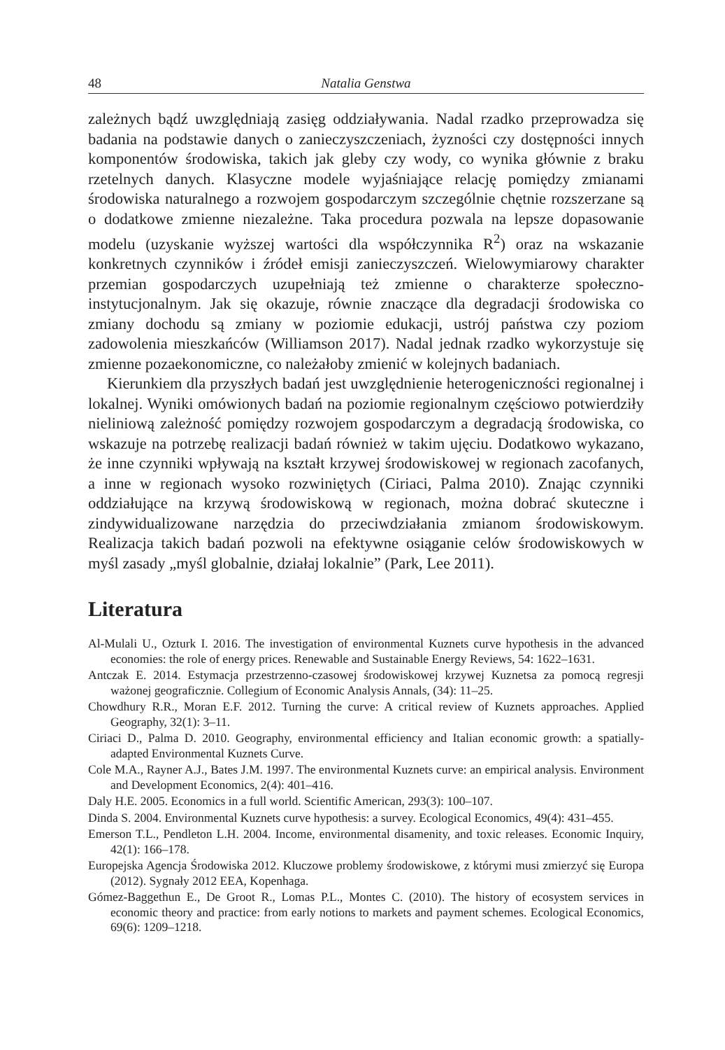48 Natalia Genstwa
zależnych bądź uwzględniają zasięg oddziaływania. Nadal rzadko przeprowadza się badania na podstawie danych o zanieczyszczeniach, żyzności czy dostępności innych komponentów środowiska, takich jak gleby czy wody, co wynika głównie z braku rzetelnych danych. Klasyczne modele wyjaśniające relację pomiędzy zmianami środowiska naturalnego a rozwojem gospodarczym szczególnie chętnie rozszerzane są o dodatkowe zmienne niezależne. Taka procedura pozwala na lepsze dopasowanie modelu (uzyskanie wyższej wartości dla współczynnika R<sup>2</sup>) oraz na wskazanie konkretnych czynników i źródeł emisji zanieczyszczeń. Wielowymiarowy charakter przemian gospodarczych uzupełniają też zmienne o charakterze społeczno-instytucjonalnym. Jak się okazuje, równie znaczące dla degradacji środowiska co zmiany dochodu są zmiany w poziomie edukacji, ustrój państwa czy poziom zadowolenia mieszkańców (Williamson 2017). Nadal jednak rzadko wykorzystuje się zmienne pozaekonomiczne, co należałoby zmienić w kolejnych badaniach.
Kierunkiem dla przyszłych badań jest uwzględnienie heterogeniczności regionalnej i lokalnej. Wyniki omówionych badań na poziomie regionalnym częściowo potwierdziły nieliniową zależność pomiędzy rozwojem gospodarczym a degradacją środowiska, co wskazuje na potrzebę realizacji badań również w takim ujęciu. Dodatkowo wykazano, że inne czynniki wpływają na kształt krzywej środowiskowej w regionach zacofanych, a inne w regionach wysoko rozwiniętych (Ciriaci, Palma 2010). Znając czynniki oddziałujące na krzywą środowiskową w regionach, można dobrać skuteczne i zindywidualizowane narzędzia do przeciwdziałania zmianom środowiskowym. Realizacja takich badań pozwoli na efektywne osiąganie celów środowiskowych w myśl zasady „myśl globalnie, działaj lokalnie” (Park, Lee 2011).
Literatura
Al-Mulali U., Ozturk I. 2016. The investigation of environmental Kuznets curve hypothesis in the advanced economies: the role of energy prices. Renewable and Sustainable Energy Reviews, 54: 1622–1631.
Antczak E. 2014. Estymacja przestrzenno-czasowej środowiskowej krzywej Kuznetsa za pomocą regresji ważonej geograficznie. Collegium of Economic Analysis Annals, (34): 11–25.
Chowdhury R.R., Moran E.F. 2012. Turning the curve: A critical review of Kuznets approaches. Applied Geography, 32(1): 3–11.
Ciriaci D., Palma D. 2010. Geography, environmental efficiency and Italian economic growth: a spatially-adapted Environmental Kuznets Curve.
Cole M.A., Rayner A.J., Bates J.M. 1997. The environmental Kuznets curve: an empirical analysis. Environment and Development Economics, 2(4): 401–416.
Daly H.E. 2005. Economics in a full world. Scientific American, 293(3): 100–107.
Dinda S. 2004. Environmental Kuznets curve hypothesis: a survey. Ecological Economics, 49(4): 431–455.
Emerson T.L., Pendleton L.H. 2004. Income, environmental disamenity, and toxic releases. Economic Inquiry, 42(1): 166–178.
Europejska Agencja Środowiska 2012. Kluczowe problemy środowiskowe, z którymi musi zmierzyć się Europa (2012). Sygnały 2012 EEA, Kopenhaga.
Gómez-Baggethun E., De Groot R., Lomas P.L., Montes C. (2010). The history of ecosystem services in economic theory and practice: from early notions to markets and payment schemes. Ecological Economics, 69(6): 1209–1218.